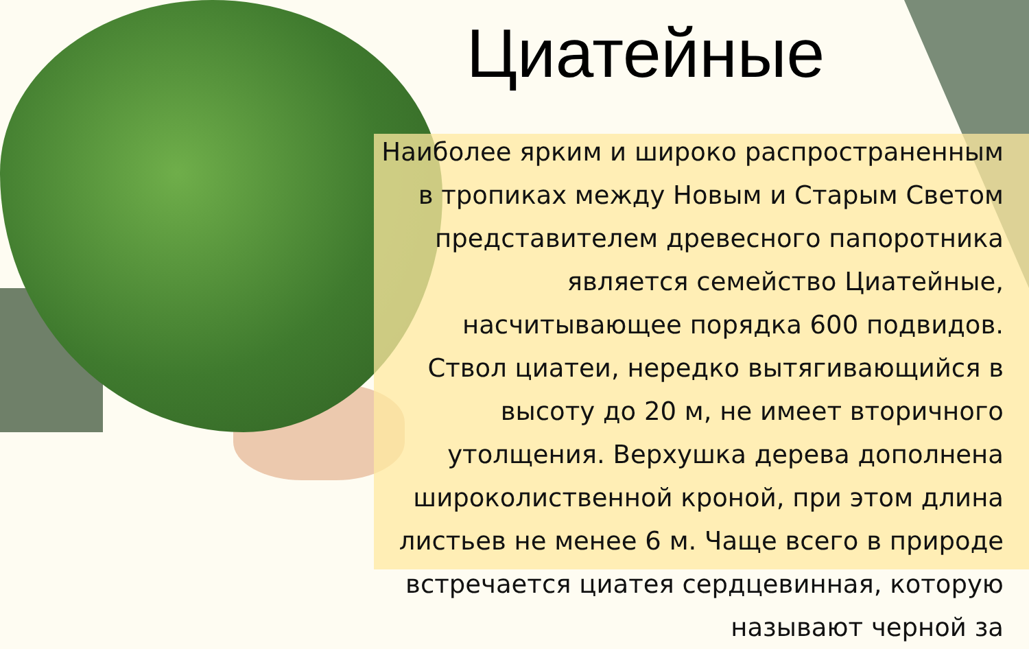Циатейные
Наиболее ярким и широко распространенным в тропиках между Новым и Старым Светом представителем древесного папоротника является семейство Циатейные, насчитывающее порядка 600 подвидов.
Ствол циатеи, нередко вытягивающийся в высоту до 20 м, не имеет вторичного утолщения. Верхушка дерева дополнена широколиственной кроной, при этом длина листьев не менее 6 м. Чаще всего в природе встречается циатея сердцевинная, которую называют черной за